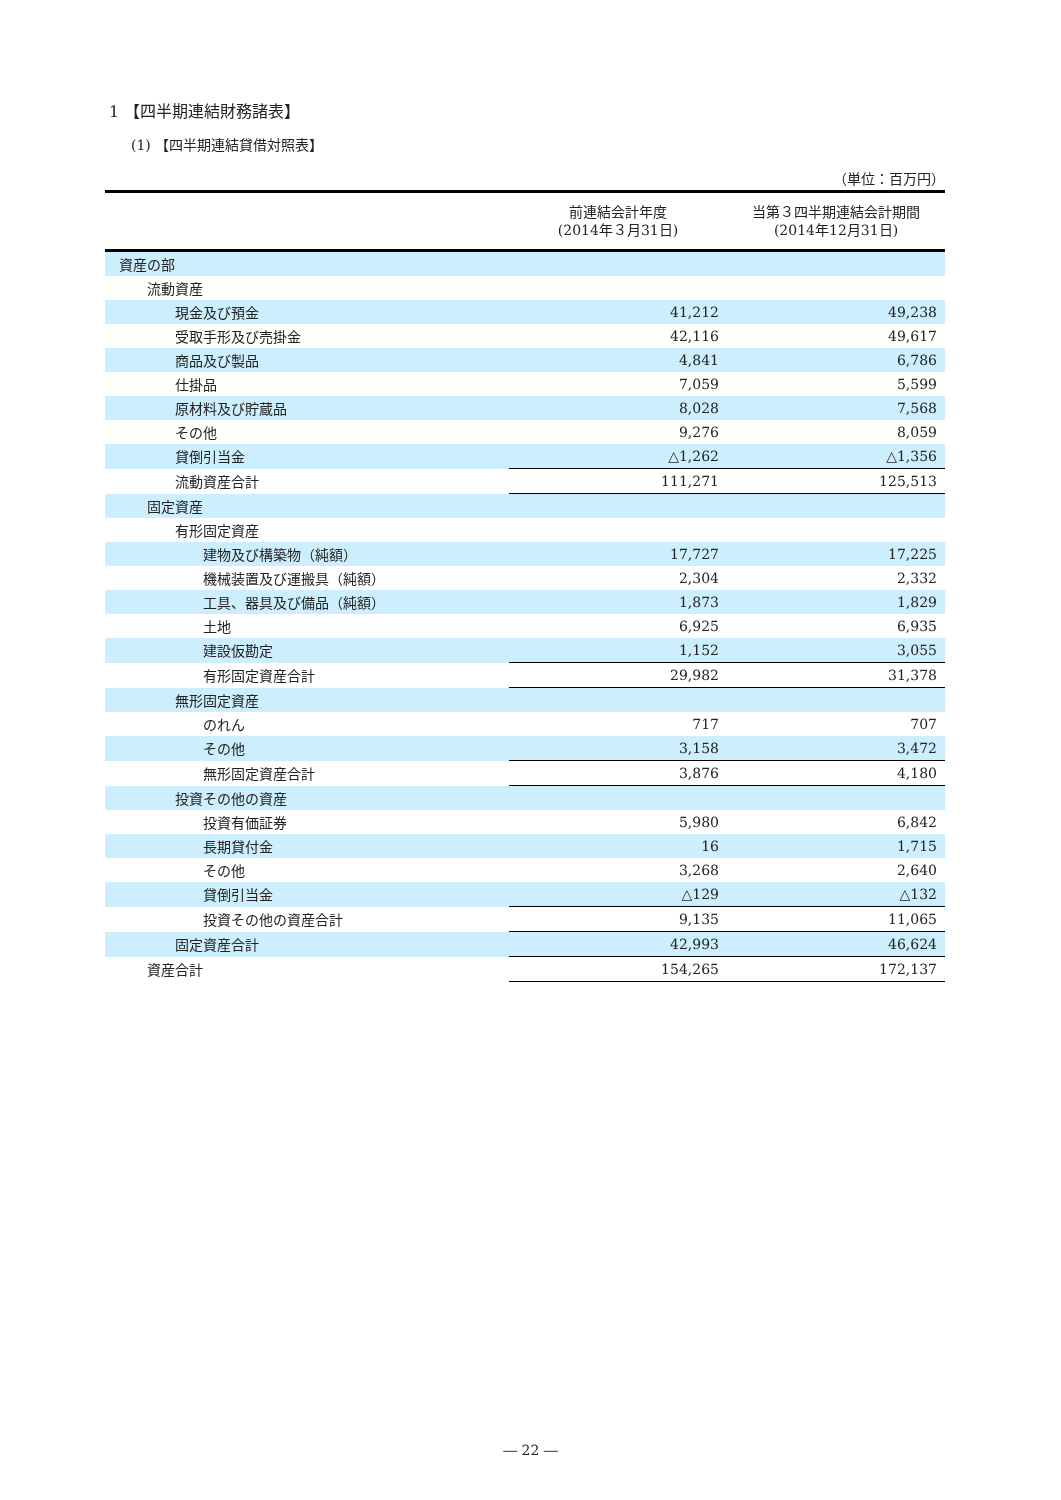1 【四半期連結財務諸表】
(1) 【四半期連結貸借対照表】
（単位：百万円）
| | 前連結会計年度 (2014年３月31日) | 当第３四半期連結会計期間 (2014年12月31日) |
| --- | --- | --- |
| 資産の部 | | |
| 流動資産 | | |
| 現金及び預金 | 41,212 | 49,238 |
| 受取手形及び売掛金 | 42,116 | 49,617 |
| 商品及び製品 | 4,841 | 6,786 |
| 仕掛品 | 7,059 | 5,599 |
| 原材料及び貯蔵品 | 8,028 | 7,568 |
| その他 | 9,276 | 8,059 |
| 貸倒引当金 | △1,262 | △1,356 |
| 流動資産合計 | 111,271 | 125,513 |
| 固定資産 | | |
| 有形固定資産 | | |
| 建物及び構築物（純額） | 17,727 | 17,225 |
| 機械装置及び運搬具（純額） | 2,304 | 2,332 |
| 工具、器具及び備品（純額） | 1,873 | 1,829 |
| 土地 | 6,925 | 6,935 |
| 建設仮勘定 | 1,152 | 3,055 |
| 有形固定資産合計 | 29,982 | 31,378 |
| 無形固定資産 | | |
| のれん | 717 | 707 |
| その他 | 3,158 | 3,472 |
| 無形固定資産合計 | 3,876 | 4,180 |
| 投資その他の資産 | | |
| 投資有価証券 | 5,980 | 6,842 |
| 長期貸付金 | 16 | 1,715 |
| その他 | 3,268 | 2,640 |
| 貸倒引当金 | △129 | △132 |
| 投資その他の資産合計 | 9,135 | 11,065 |
| 固定資産合計 | 42,993 | 46,624 |
| 資産合計 | 154,265 | 172,137 |
― 22 ―